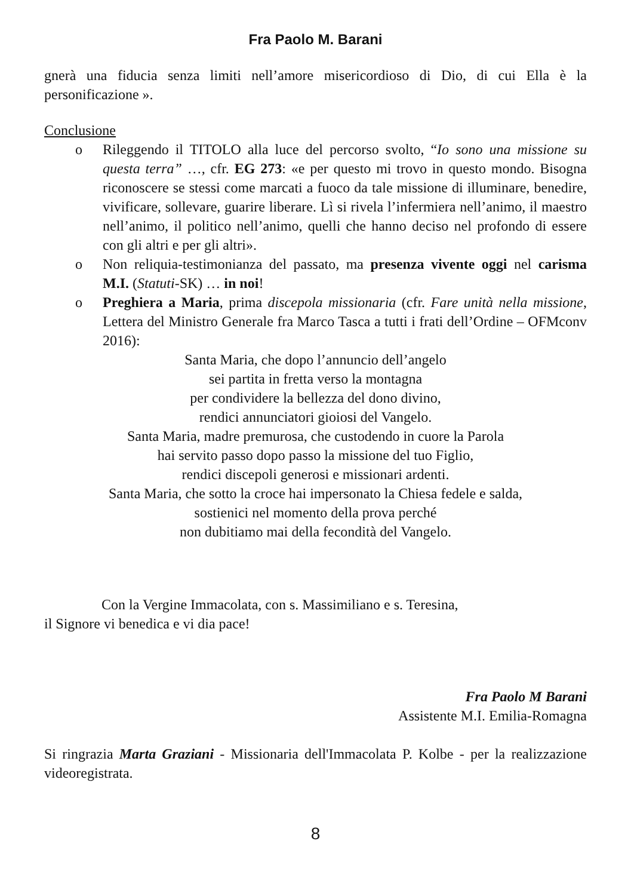Fra Paolo M. Barani
gnerà una fiducia senza limiti nell’amore misericordioso di Dio, di cui Ella è la personificazione ».
Conclusione
o Rileggendo il TITOLO alla luce del percorso svolto, “Io sono una missione su questa terra” …, cfr. EG 273: «e per questo mi trovo in questo mondo. Bisogna riconoscere se stessi come marcati a fuoco da tale missione di illuminare, benedire, vivificare, sollevare, guarire liberare. Lì si rivela l’infermiera nell’animo, il maestro nell’animo, il politico nell’animo, quelli che hanno deciso nel profondo di essere con gli altri e per gli altri».
o Non reliquia-testimonianza del passato, ma presenza vivente oggi nel carisma M.I. (Statuti-SK) … in noi!
o Preghiera a Maria, prima discepola missionaria (cfr. Fare unità nella missione, Lettera del Ministro Generale fra Marco Tasca a tutti i frati dell’Ordine – OFMconv 2016):
Santa Maria, che dopo l’annuncio dell’angelo
sei partita in fretta verso la montagna
per condividere la bellezza del dono divino,
rendici annunciatori gioiosi del Vangelo.
Santa Maria, madre premurosa, che custodendo in cuore la Parola
hai servito passo dopo passo la missione del tuo Figlio,
rendici discepoli generosi e missionari ardenti.
Santa Maria, che sotto la croce hai impersonato la Chiesa fedele e salda,
sostienici nel momento della prova perché
non dubitiamo mai della fecondità del Vangelo.
Con la Vergine Immacolata, con s. Massimiliano e s. Teresina,
il Signore vi benedica e vi dia pace!
Fra Paolo M Barani
Assistente M.I. Emilia-Romagna
Si ringrazia Marta Graziani - Missionaria dell'Immacolata P. Kolbe - per la realizzazione videoregistrata.
8